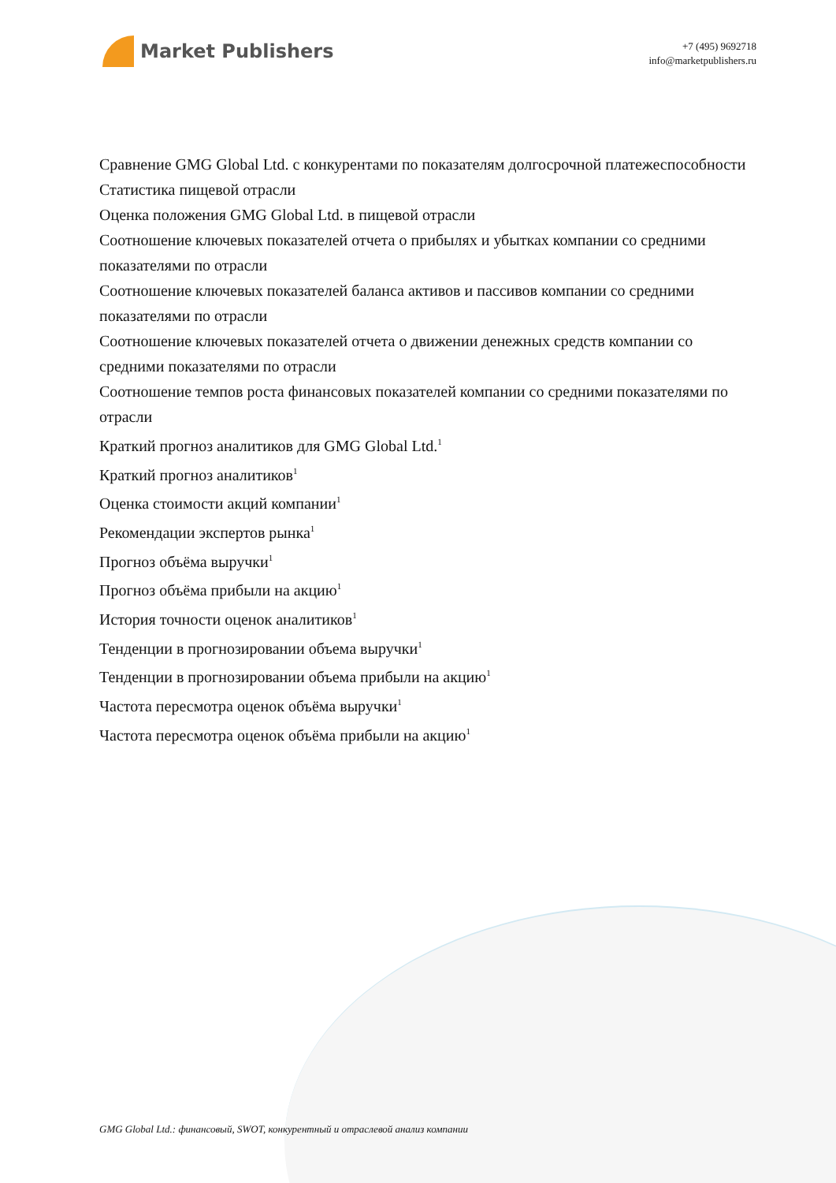Market Publishers
+7 (495) 9692718
info@marketpublishers.ru
Сравнение GMG Global Ltd. с конкурентами по показателям долгосрочной платежеспособности
Статистика пищевой отрасли
Оценка положения GMG Global Ltd. в пищевой отрасли
Соотношение ключевых показателей отчета о прибылях и убытках компании со средними показателями по отрасли
Соотношение ключевых показателей баланса активов и пассивов компании со средними показателями по отрасли
Соотношение ключевых показателей отчета о движении денежных средств компании со средними показателями по отрасли
Соотношение темпов роста финансовых показателей компании со средними показателями по отрасли
Краткий прогноз аналитиков для GMG Global Ltd.<sup>1</sup>
Краткий прогноз аналитиков<sup>1</sup>
Оценка стоимости акций компании<sup>1</sup>
Рекомендации экспертов рынка<sup>1</sup>
Прогноз объёма выручки<sup>1</sup>
Прогноз объёма прибыли на акцию<sup>1</sup>
История точности оценок аналитиков<sup>1</sup>
Тенденции в прогнозировании объема выручки<sup>1</sup>
Тенденции в прогнозировании объема прибыли на акцию<sup>1</sup>
Частота пересмотра оценок объёма выручки<sup>1</sup>
Частота пересмотра оценок объёма прибыли на акцию<sup>1</sup>
GMG Global Ltd.: финансовый, SWOT, конкурентный и отраслевой анализ компании